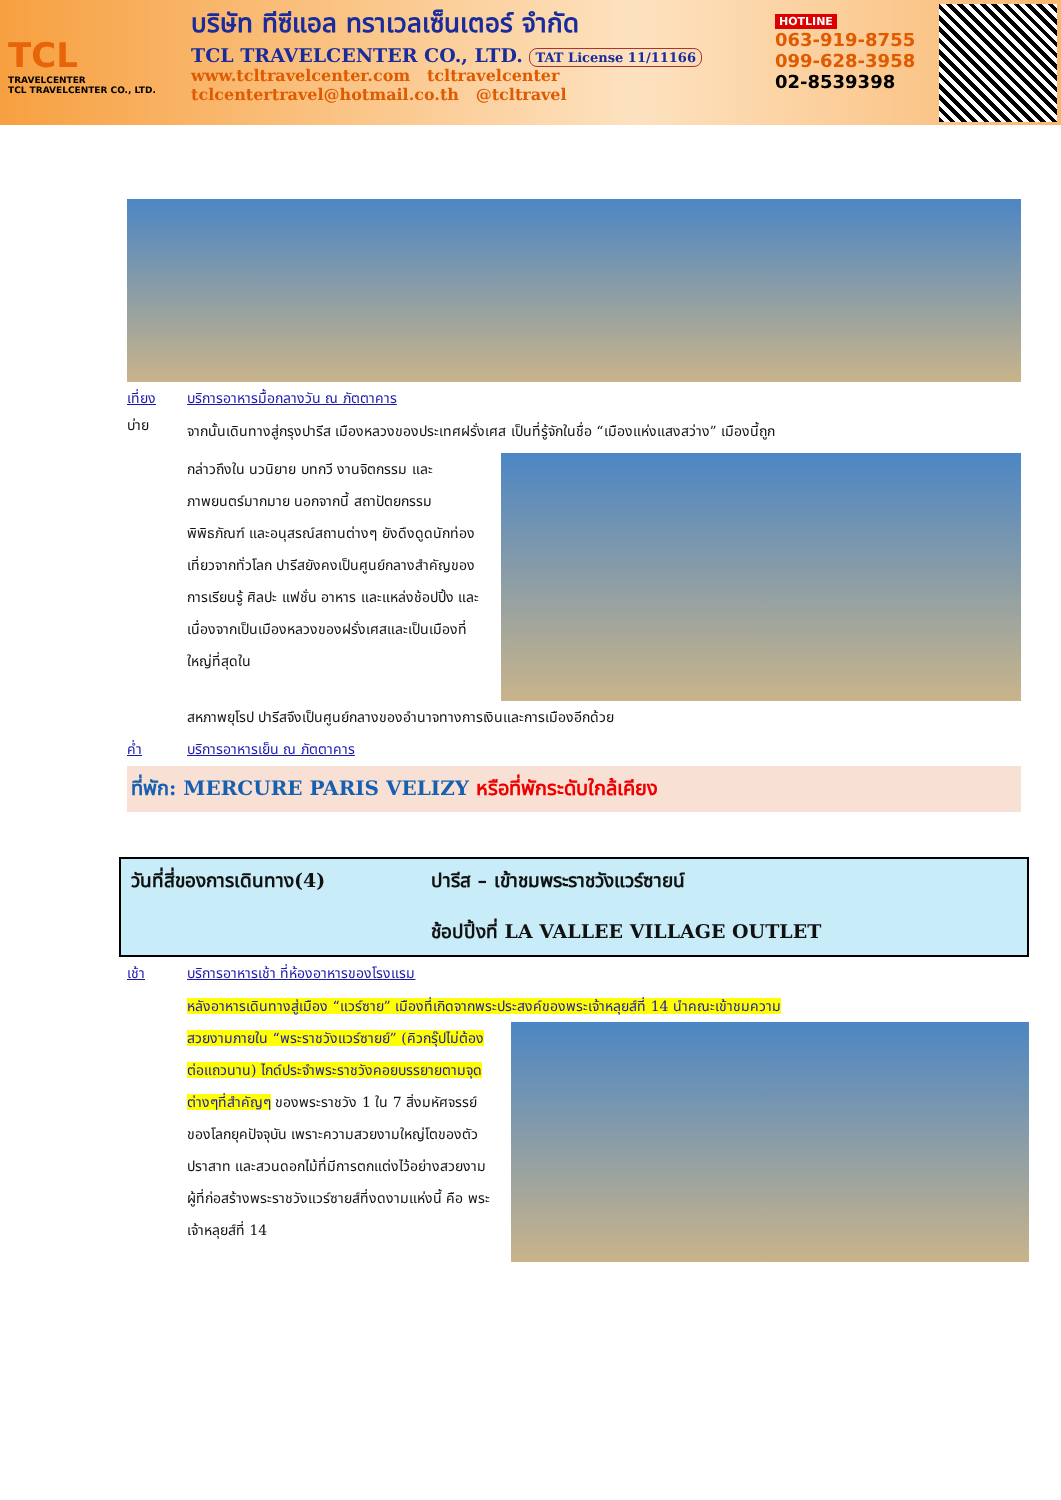TCL
TRAVELCENTER
TCL TRAVELCENTER CO., LTD.
บริษัท ทีซีแอล ทราเวลเซ็นเตอร์ จำกัด
TCL TRAVELCENTER CO., LTD. TAT License 11/11166
www.tcltravelcenter.com tcltravelcenter
tclcentertravel@hotmail.co.th @tcltravel
HOTLINE
063-919-8755
099-628-3958
02-8539398
เที่ยง บริการอาหารมื้อกลางวัน ณ ภัตตาคาร
บ่าย
จากนั้นเดินทางสู่กรุงปารีส เมืองหลวงของประเทศฝรั่งเศส เป็นที่รู้จักในชื่อ “เมืองแห่งแสงสว่าง” เมืองนี้ถูก
กล่าวถึงใน นวนิยาย บทกวี งานจิตกรรม และภาพยนตร์มากมาย นอกจากนี้ สถาปัตยกรรม พิพิธภัณฑ์ และอนุสรณ์สถานต่างๆ ยังดึงดูดนักท่องเที่ยวจากทั่วโลก ปารีสยังคงเป็นศูนย์กลางสำคัญของการเรียนรู้ ศิลปะ แฟชั่น อาหาร และแหล่งช้อปปิ้ง และเนื่องจากเป็นเมืองหลวงของฝรั่งเศสและเป็นเมืองที่ใหญ่ที่สุดใน
สหภาพยุโรป ปารีสจึงเป็นศูนย์กลางของอำนาจทางการเงินและการเมืองอีกด้วย
ค่ำ บริการอาหารเย็น ณ ภัตตาคาร
ที่พัก: MERCURE PARIS VELIZY หรือที่พักระดับใกล้เคียง
วันที่สี่ของการเดินทาง(4) ปารีส – เข้าชมพระราชวังแวร์ซายน์
ช้อปปิ้งที่ LA VALLEE VILLAGE OUTLET
เช้า บริการอาหารเช้า ที่ห้องอาหารของโรงแรม
หลังอาหารเดินทางสู่เมือง “แวร์ซาย” เมืองที่เกิดจากพระประสงค์ของพระเจ้าหลุยส์ที่ 14 นำคณะเข้าชมความ
สวยงามภายใน “พระราชวังแวร์ซายย์” (คิวกรุ๊ปไม่ต้องต่อแถวนาน) ไกด์ประจำพระราชวังคอยบรรยายตามจุดต่างๆที่สำคัญๆ ของพระราชวัง 1 ใน 7 สิ่งมหัศจรรย์ของโลกยุคปัจจุบัน เพราะความสวยงามใหญ่โตของตัวปราสาท และสวนดอกไม้ที่มีการตกแต่งไว้อย่างสวยงาม ผู้ที่ก่อสร้างพระราชวังแวร์ซายส์ที่งดงามแห่งนี้ คือ พระเจ้าหลุยส์ที่ 14